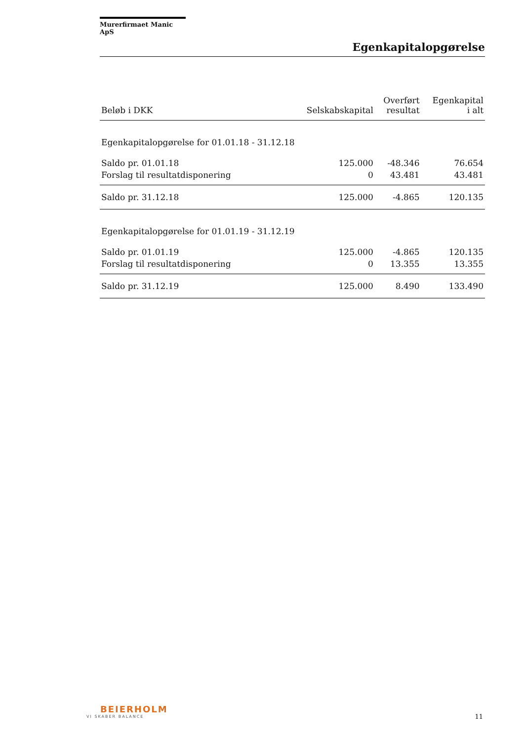Murerfirmaet Manic ApS
Egenkapitalopgørelse
| Beløb i DKK | Selskabskapital | Overført resultat | Egenkapital i alt |
| --- | --- | --- | --- |
| Egenkapitalopgørelse for 01.01.18 - 31.12.18 | | | |
| Saldo pr. 01.01.18 | 125.000 | -48.346 | 76.654 |
| Forslag til resultatdisponering | 0 | 43.481 | 43.481 |
| Saldo pr. 31.12.18 | 125.000 | -4.865 | 120.135 |
| Egenkapitalopgørelse for 01.01.19 - 31.12.19 | | | |
| Saldo pr. 01.01.19 | 125.000 | -4.865 | 120.135 |
| Forslag til resultatdisponering | 0 | 13.355 | 13.355 |
| Saldo pr. 31.12.19 | 125.000 | 8.490 | 133.490 |
BEIERHOLM
VI SKABER BALANCE
11